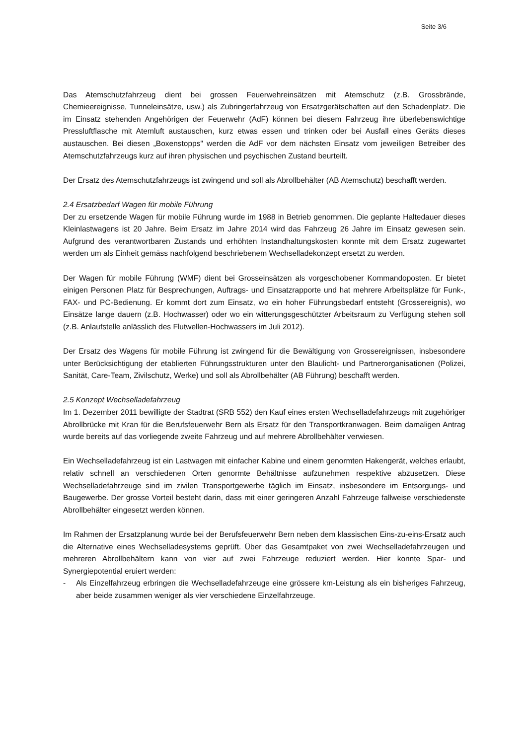Seite 3/6
Das Atemschutzfahrzeug dient bei grossen Feuerwehreinsätzen mit Atemschutz (z.B. Gross­brände, Chemieereignisse, Tunneleinsätze, usw.) als Zubringerfahrzeug von Ersatzgerät­schaften auf den Schadenplatz. Die im Einsatz stehenden Angehörigen der Feuerwehr (AdF) können bei diesem Fahrzeug ihre überlebenswichtige Pressluftflasche mit Atemluft austau­schen, kurz etwas essen und trinken oder bei Ausfall eines Geräts dieses austauschen. Bei diesen „Boxenstopps" werden die AdF vor dem nächsten Einsatz vom jeweiligen Betreiber des Atemschutzfahrzeugs kurz auf ihren physischen und psychischen Zustand beurteilt.
Der Ersatz des Atemschutzfahrzeugs ist zwingend und soll als Abrollbehälter (AB Atem­schutz) beschafft werden.
2.4 Ersatzbedarf Wagen für mobile Führung
Der zu ersetzende Wagen für mobile Führung wurde im 1988 in Betrieb genommen. Die ge­plante Haltedauer dieses Kleinlastwagens ist 20 Jahre. Beim Ersatz im Jahre 2014 wird das Fahrzeug 26 Jahre im Einsatz gewesen sein. Aufgrund des verantwortbaren Zustands und erhöhten Instandhaltungskosten konnte mit dem Ersatz zugewartet werden um als Einheit gemäss nachfolgend beschriebenem Wechselladekonzept ersetzt zu werden.
Der Wagen für mobile Führung (WMF) dient bei Grosseinsätzen als vorgeschobener Kom­mandoposten. Er bietet einigen Personen Platz für Besprechungen, Auftrags- und Einsatz­rapporte und hat mehrere Arbeitsplätze für Funk-, FAX- und PC-Bedienung. Er kommt dort zum Einsatz, wo ein hoher Führungsbedarf entsteht (Grossereignis), wo Einsätze lange dau­ern (z.B. Hochwasser) oder wo ein witterungsgeschützter Arbeitsraum zu Verfügung stehen soll (z.B. Anlaufstelle anlässlich des Flutwellen-Hochwassers im Juli 2012).
Der Ersatz des Wagens für mobile Führung ist zwingend für die Bewältigung von Grossereig­nissen, insbesondere unter Berücksichtigung der etablierten Führungsstrukturen unter den Blaulicht- und Partnerorganisationen (Polizei, Sanität, Care-Team, Zivilschutz, Werke) und soll als Abrollbehälter (AB Führung) beschafft werden.
2.5 Konzept Wechselladefahrzeug
Im 1. Dezember 2011 bewilligte der Stadtrat (SRB 552) den Kauf eines ersten Wechsellade­fahrzeugs mit zugehöriger Abrollbrücke mit Kran für die Berufsfeuerwehr Bern als Ersatz für den Transportkranwagen. Beim damaligen Antrag wurde bereits auf das vorliegende zweite Fahrzeug und auf mehrere Abrollbehälter verwiesen.
Ein Wechselladefahrzeug ist ein Lastwagen mit einfacher Kabine und einem genormten Ha­kengerät, welches erlaubt, relativ schnell an verschiedenen Orten genormte Behältnisse auf­zunehmen respektive abzusetzen. Diese Wechselladefahrzeuge sind im zivilen Transportge­werbe täglich im Einsatz, insbesondere im Entsorgungs- und Baugewerbe. Der grosse Vorteil besteht darin, dass mit einer geringeren Anzahl Fahrzeuge fallweise verschiedenste Abrollbe­hälter eingesetzt werden können.
Im Rahmen der Ersatzplanung wurde bei der Berufsfeuerwehr Bern neben dem klassischen Eins-zu-eins-Ersatz auch die Alternative eines Wechselladesystems geprüft. Über das Ge­samtpaket von zwei Wechselladefahrzeugen und mehreren Abrollbehältern kann von vier auf zwei Fahrzeuge reduziert werden. Hier konnte Spar- und Synergiepotential eruiert werden:
- Als Einzelfahrzeug erbringen die Wechselladefahrzeuge eine grössere km-Leistung als ein bisheriges Fahrzeug, aber beide zusammen weniger als vier verschiedene Einzelfahr­zeuge.